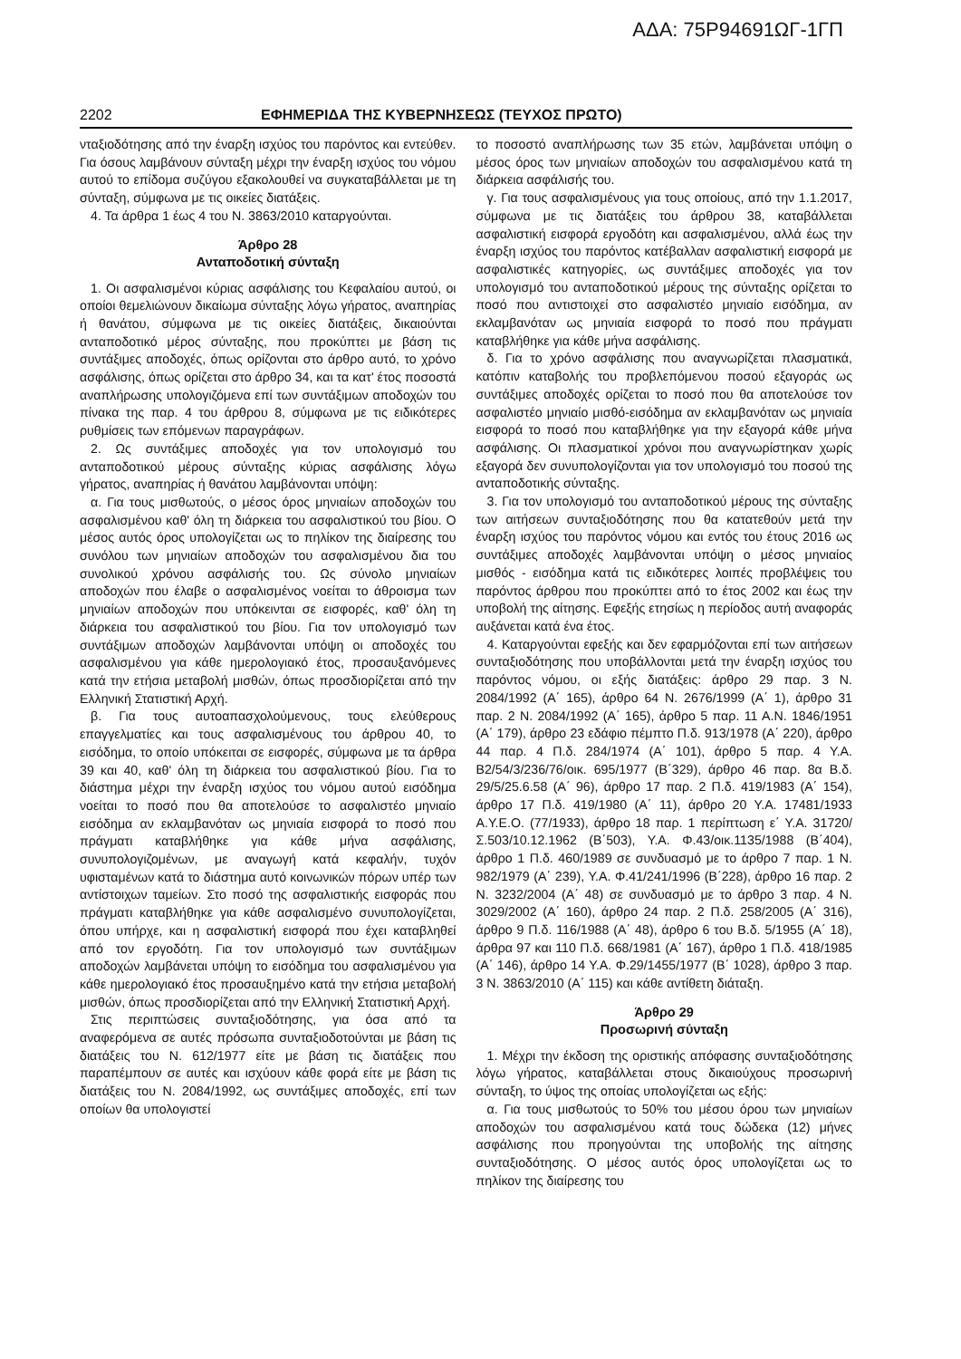ΑΔΑ: 75Ρ94691ΩΓ-1ΓΠ
2202 ΕΦΗΜΕΡΙΔΑ ΤΗΣ ΚΥΒΕΡΝΗΣΕΩΣ (ΤΕΥΧΟΣ ΠΡΩΤΟ)
νταξιοδότησης από την έναρξη ισχύος του παρόντος και εντεύθεν. Για όσους λαμβάνουν σύνταξη μέχρι την έναρξη ισχύος του νόμου αυτού το επίδομα συζύγου εξακολουθεί να συγκαταβάλλεται με τη σύνταξη, σύμφωνα με τις οικείες διατάξεις.
4. Τα άρθρα 1 έως 4 του Ν. 3863/2010 καταργούνται.
Άρθρο 28
Ανταποδοτική σύνταξη
1. Οι ασφαλισμένοι κύριας ασφάλισης του Κεφαλαίου αυτού, οι οποίοι θεμελιώνουν δικαίωμα σύνταξης λόγω γήρατος, αναπηρίας ή θανάτου, σύμφωνα με τις οικείες διατάξεις, δικαιούνται ανταποδοτικό μέρος σύνταξης, που προκύπτει με βάση τις συντάξιμες αποδοχές, όπως ορίζονται στο άρθρο αυτό, το χρόνο ασφάλισης, όπως ορίζεται στο άρθρο 34, και τα κατ' έτος ποσοστά αναπλήρωσης υπολογιζόμενα επί των συντάξιμων αποδοχών του πίνακα της παρ. 4 του άρθρου 8, σύμφωνα με τις ειδικότερες ρυθμίσεις των επόμενων παραγράφων.
2. Ως συντάξιμες αποδοχές για τον υπολογισμό του ανταποδοτικού μέρους σύνταξης κύριας ασφάλισης λόγω γήρατος, αναπηρίας ή θανάτου λαμβάνονται υπόψη:
α. Για τους μισθωτούς, ο μέσος όρος μηνιαίων αποδοχών του ασφαλισμένου καθ' όλη τη διάρκεια του ασφαλιστικού του βίου. Ο μέσος αυτός όρος υπολογίζεται ως το πηλίκον της διαίρεσης του συνόλου των μηνιαίων αποδοχών του ασφαλισμένου δια του συνολικού χρόνου ασφάλισής του. Ως σύνολο μηνιαίων αποδοχών που έλαβε ο ασφαλισμένος νοείται το άθροισμα των μηνιαίων αποδοχών που υπόκεινται σε εισφορές, καθ' όλη τη διάρκεια του ασφαλιστικού του βίου. Για τον υπολογισμό των συντάξιμων αποδοχών λαμβάνονται υπόψη οι αποδοχές του ασφαλισμένου για κάθε ημερολογιακό έτος, προσαυξανόμενες κατά την ετήσια μεταβολή μισθών, όπως προσδιορίζεται από την Ελληνική Στατιστική Αρχή.
β. Για τους αυτοαπασχολούμενους, τους ελεύθερους επαγγελματίες και τους ασφαλισμένους του άρθρου 40, το εισόδημα, το οποίο υπόκειται σε εισφορές, σύμφωνα με τα άρθρα 39 και 40, καθ' όλη τη διάρκεια του ασφαλιστικού βίου. Για το διάστημα μέχρι την έναρξη ισχύος του νόμου αυτού εισόδημα νοείται το ποσό που θα αποτελούσε το ασφαλιστέο μηνιαίο εισόδημα αν εκλαμβανόταν ως μηνιαία εισφορά το ποσό που πράγματι καταβλήθηκε για κάθε μήνα ασφάλισης, συνυπολογιζομένων, με αναγωγή κατά κεφαλήν, τυχόν υφισταμένων κατά το διάστημα αυτό κοινωνικών πόρων υπέρ των αντίστοιχων ταμείων. Στο ποσό της ασφαλιστικής εισφοράς που πράγματι καταβλήθηκε για κάθε ασφαλισμένο συνυπολογίζεται, όπου υπήρχε, και η ασφαλιστική εισφορά που έχει καταβληθεί από τον εργοδότη. Για τον υπολογισμό των συντάξιμων αποδοχών λαμβάνεται υπόψη το εισόδημα του ασφαλισμένου για κάθε ημερολογιακό έτος προσαυξημένο κατά την ετήσια μεταβολή μισθών, όπως προσδιορίζεται από την Ελληνική Στατιστική Αρχή.
Στις περιπτώσεις συνταξιοδότησης, για όσα από τα αναφερόμενα σε αυτές πρόσωπα συνταξιοδοτούνται με βάση τις διατάξεις του Ν. 612/1977 είτε με βάση τις διατάξεις που παραπέμπουν σε αυτές και ισχύουν κάθε φορά είτε με βάση τις διατάξεις του Ν. 2084/1992, ως συντάξιμες αποδοχές, επί των οποίων θα υπολογιστεί
το ποσοστό αναπλήρωσης των 35 ετών, λαμβάνεται υπόψη ο μέσος όρος των μηνιαίων αποδοχών του ασφαλισμένου κατά τη διάρκεια ασφάλισής του.
γ. Για τους ασφαλισμένους για τους οποίους, από την 1.1.2017, σύμφωνα με τις διατάξεις του άρθρου 38, καταβάλλεται ασφαλιστική εισφορά εργοδότη και ασφαλισμένου, αλλά έως την έναρξη ισχύος του παρόντος κατέβαλλαν ασφαλιστική εισφορά με ασφαλιστικές κατηγορίες, ως συντάξιμες αποδοχές για τον υπολογισμό του ανταποδοτικού μέρους της σύνταξης ορίζεται το ποσό που αντιστοιχεί στο ασφαλιστέο μηνιαίο εισόδημα, αν εκλαμβανόταν ως μηνιαία εισφορά το ποσό που πράγματι καταβλήθηκε για κάθε μήνα ασφάλισης.
δ. Για το χρόνο ασφάλισης που αναγνωρίζεται πλασματικά, κατόπιν καταβολής του προβλεπόμενου ποσού εξαγοράς ως συντάξιμες αποδοχές ορίζεται το ποσό που θα αποτελούσε τον ασφαλιστέο μηνιαίο μισθό-εισόδημα αν εκλαμβανόταν ως μηνιαία εισφορά το ποσό που καταβλήθηκε για την εξαγορά κάθε μήνα ασφάλισης. Οι πλασματικοί χρόνοι που αναγνωρίστηκαν χωρίς εξαγορά δεν συνυπολογίζονται για τον υπολογισμό του ποσού της ανταποδοτικής σύνταξης.
3. Για τον υπολογισμό του ανταποδοτικού μέρους της σύνταξης των αιτήσεων συνταξιοδότησης που θα κατατεθούν μετά την έναρξη ισχύος του παρόντος νόμου και εντός του έτους 2016 ως συντάξιμες αποδοχές λαμβάνονται υπόψη ο μέσος μηνιαίος μισθός - εισόδημα κατά τις ειδικότερες λοιπές προβλέψεις του παρόντος άρθρου που προκύπτει από το έτος 2002 και έως την υποβολή της αίτησης. Εφεξής ετησίως η περίοδος αυτή αναφοράς αυξάνεται κατά ένα έτος.
4. Καταργούνται εφεξής και δεν εφαρμόζονται επί των αιτήσεων συνταξιοδότησης που υποβάλλονται μετά την έναρξη ισχύος του παρόντος νόμου, οι εξής διατάξεις: άρθρο 29 παρ. 3 Ν. 2084/1992 (Α΄ 165), άρθρο 64 Ν. 2676/1999 (Α΄ 1), άρθρο 31 παρ. 2 Ν. 2084/1992 (Α΄ 165), άρθρο 5 παρ. 11 Α.Ν. 1846/1951 (Α΄ 179), άρθρο 23 εδάφιο πέμπτο Π.δ. 913/1978 (Α΄ 220), άρθρο 44 παρ. 4 Π.δ. 284/1974 (Α΄ 101), άρθρο 5 παρ. 4 Υ.Α. Β2/54/3/236/76/οικ. 695/1977 (Β΄329), άρθρο 46 παρ. 8α Β.δ. 29/5/25.6.58 (Α΄ 96), άρθρο 17 παρ. 2 Π.δ. 419/1983 (Α΄ 154), άρθρο 17 Π.δ. 419/1980 (Α΄ 11), άρθρο 20 Υ.Α. 17481/1933 Α.Υ.Ε.Ο. (77/1933), άρθρο 18 παρ. 1 περίπτωση ε΄ Υ.Α. 31720/Σ.503/10.12.1962 (Β΄503), Υ.Α. Φ.43/οικ.1135/1988 (Β΄404), άρθρο 1 Π.δ. 460/1989 σε συνδυασμό με το άρθρο 7 παρ. 1 Ν. 982/1979 (Α΄ 239), Υ.Α. Φ.41/241/1996 (Β΄228), άρθρο 16 παρ. 2 Ν. 3232/2004 (Α΄ 48) σε συνδυασμό με το άρθρο 3 παρ. 4 Ν. 3029/2002 (Α΄ 160), άρθρο 24 παρ. 2 Π.δ. 258/2005 (Α΄ 316), άρθρο 9 Π.δ. 116/1988 (Α΄ 48), άρθρο 6 του Β.δ. 5/1955 (Α΄ 18), άρθρα 97 και 110 Π.δ. 668/1981 (Α΄ 167), άρθρο 1 Π.δ. 418/1985 (Α΄ 146), άρθρο 14 Υ.Α. Φ.29/1455/1977 (Β΄ 1028), άρθρο 3 παρ. 3 Ν. 3863/2010 (Α΄ 115) και κάθε αντίθετη διάταξη.
Άρθρο 29
Προσωρινή σύνταξη
1. Μέχρι την έκδοση της οριστικής απόφασης συνταξιοδότησης λόγω γήρατος, καταβάλλεται στους δικαιούχους προσωρινή σύνταξη, το ύψος της οποίας υπολογίζεται ως εξής:
α. Για τους μισθωτούς το 50% του μέσου όρου των μηνιαίων αποδοχών του ασφαλισμένου κατά τους δώδεκα (12) μήνες ασφάλισης που προηγούνται της υποβολής της αίτησης συνταξιοδότησης. Ο μέσος αυτός όρος υπολογίζεται ως το πηλίκον της διαίρεσης του